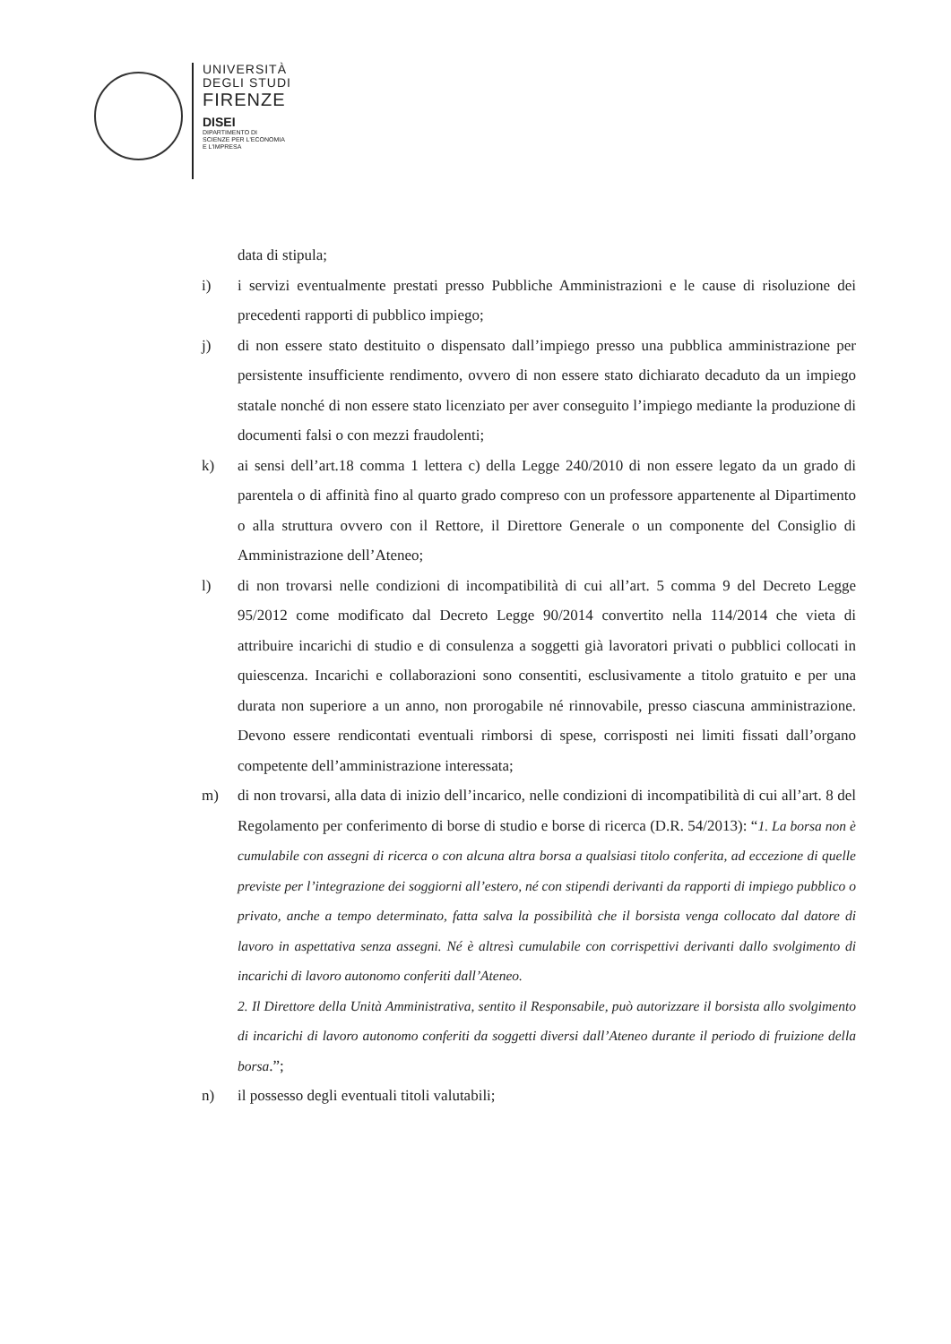UNIVERSITÀ
DEGLI STUDI
FIRENZE
DISEI
DIPARTIMENTO DI
SCIENZE PER L'ECONOMIA
E L'IMPRESA
data di stipula;
i) i servizi eventualmente prestati presso Pubbliche Amministrazioni e le cause di risoluzione dei precedenti rapporti di pubblico impiego;
j) di non essere stato destituito o dispensato dall’impiego presso una pubblica amministrazione per persistente insufficiente rendimento, ovvero di non essere stato dichiarato decaduto da un impiego statale nonché di non essere stato licenziato per aver conseguito l’impiego mediante la produzione di documenti falsi o con mezzi fraudolenti;
k) ai sensi dell’art.18 comma 1 lettera c) della Legge 240/2010 di non essere legato da un grado di parentela o di affinità fino al quarto grado compreso con un professore appartenente al Dipartimento o alla struttura ovvero con il Rettore, il Direttore Generale o un componente del Consiglio di Amministrazione dell’Ateneo;
l) di non trovarsi nelle condizioni di incompatibilità di cui all’art. 5 comma 9 del Decreto Legge 95/2012 come modificato dal Decreto Legge 90/2014 convertito nella 114/2014 che vieta di attribuire incarichi di studio e di consulenza a soggetti già lavoratori privati o pubblici collocati in quiescenza. Incarichi e collaborazioni sono consentiti, esclusivamente a titolo gratuito e per una durata non superiore a un anno, non prorogabile né rinnovabile, presso ciascuna amministrazione. Devono essere rendicontati eventuali rimborsi di spese, corrisposti nei limiti fissati dall’organo competente dell’amministrazione interessata;
m) di non trovarsi, alla data di inizio dell’incarico, nelle condizioni di incompatibilità di cui all’art. 8 del Regolamento per conferimento di borse di studio e borse di ricerca (D.R. 54/2013): “1. La borsa non è cumulabile con assegni di ricerca o con alcuna altra borsa a qualsiasi titolo conferita, ad eccezione di quelle previste per l’integrazione dei soggiorni all’estero, né con stipendi derivanti da rapporti di impiego pubblico o privato, anche a tempo determinato, fatta salva la possibilità che il borsista venga collocato dal datore di lavoro in aspettativa senza assegni. Né è altresì cumulabile con corrispettivi derivanti dallo svolgimento di incarichi di lavoro autonomo conferiti dall’Ateneo.
2. Il Direttore della Unità Amministrativa, sentito il Responsabile, può autorizzare il borsista allo svolgimento di incarichi di lavoro autonomo conferiti da soggetti diversi dall’Ateneo durante il periodo di fruizione della borsa.”;
n) il possesso degli eventuali titoli valutabili;